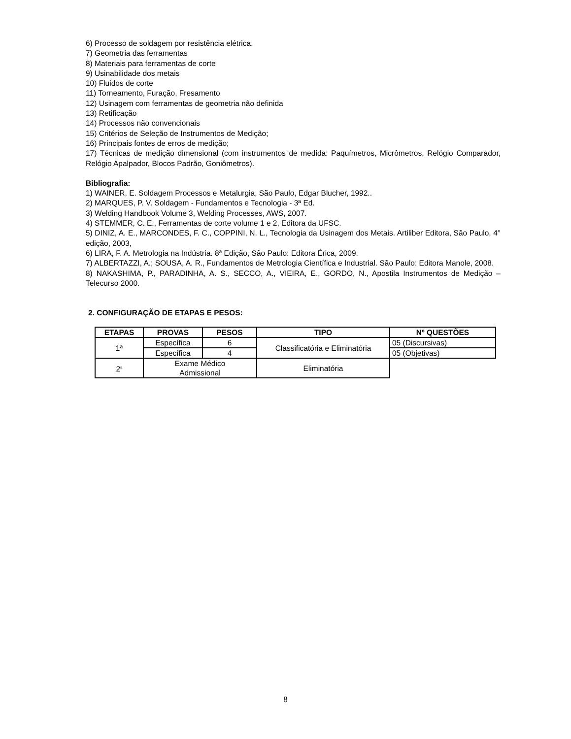6) Processo de soldagem por resistência elétrica.
7) Geometria das ferramentas
8) Materiais para ferramentas de corte
9) Usinabilidade dos metais
10) Fluidos de corte
11) Torneamento, Furação, Fresamento
12) Usinagem com ferramentas de geometria não definida
13) Retificação
14) Processos não convencionais
15) Critérios de Seleção de Instrumentos de Medição;
16) Principais fontes de erros de medição;
17) Técnicas de medição dimensional (com instrumentos de medida: Paquímetros, Micrômetros, Relógio Comparador, Relógio Apalpador, Blocos Padrão, Goniômetros).
Bibliografia:
1) WAINER, E. Soldagem Processos e Metalurgia, São Paulo, Edgar Blucher, 1992..
2) MARQUES, P. V. Soldagem - Fundamentos e Tecnologia - 3ª Ed.
3) Welding Handbook Volume 3, Welding Processes, AWS, 2007.
4) STEMMER, C. E., Ferramentas de corte volume 1 e 2, Editora da UFSC.
5) DINIZ, A. E., MARCONDES, F. C., COPPINI, N. L., Tecnologia da Usinagem dos Metais. Artiliber Editora, São Paulo, 4° edição, 2003,
6) LIRA, F. A. Metrologia na Indústria. 8ª Edição, São Paulo: Editora Érica, 2009.
7) ALBERTAZZI, A.; SOUSA, A. R., Fundamentos de Metrologia Científica e Industrial. São Paulo: Editora Manole, 2008.
8) NAKASHIMA, P., PARADINHA, A. S., SECCO, A., VIEIRA, E., GORDO, N., Apostila Instrumentos de Medição – Telecurso 2000.
2. CONFIGURAÇÃO DE ETAPAS E PESOS:
| ETAPAS | PROVAS | PESOS | TIPO | Nº QUESTÕES |
| --- | --- | --- | --- | --- |
| 1ª | Específica | 6 | Classificatória e Eliminatória | 05 (Discursivas) |
| | Específica | 4 | | 05 (Objetivas) |
| 2<sup>a</sup> | Exame Médico Admissional | | Eliminatória | |
8